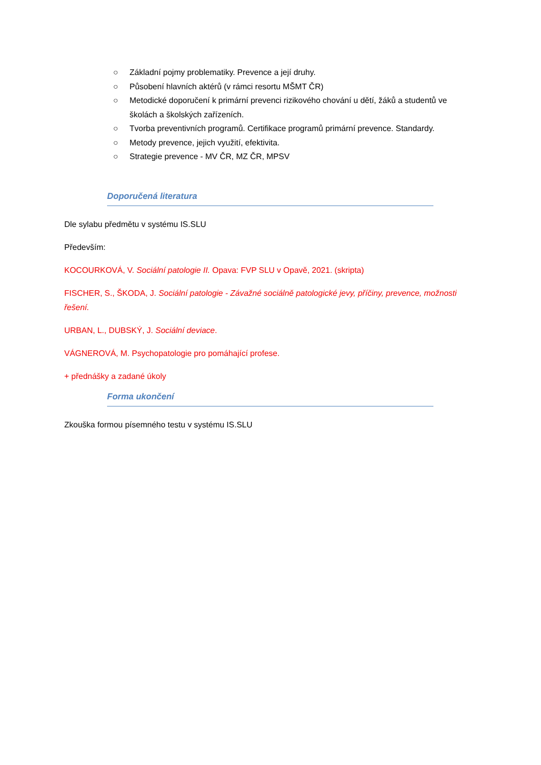○ Základní pojmy problematiky. Prevence a její druhy.
○ Působení hlavních aktérů (v rámci resortu MŠMT ČR)
○ Metodické doporučení k primární prevenci rizikového chování u dětí, žáků a studentů ve školách a školských zařízeních.
○ Tvorba preventivních programů. Certifikace programů primární prevence. Standardy.
○ Metody prevence, jejich využití, efektivita.
○ Strategie prevence - MV ČR, MZ ČR, MPSV
Doporučená literatura
Dle sylabu předmětu v systému IS.SLU
Především:
KOCOURKOVÁ, V. Sociální patologie II. Opava: FVP SLU v Opavě, 2021. (skripta)
FISCHER, S., ŠKODA, J. Sociální patologie - Závažné sociálně patologické jevy, příčiny, prevence, možnosti řešení.
URBAN, L., DUBSKÝ, J. Sociální deviace.
VÁGNEROVÁ, M. Psychopatologie pro pomáhající profese.
+ přednášky a zadané úkoly
Forma ukončení
Zkouška formou písemného testu v systému IS.SLU